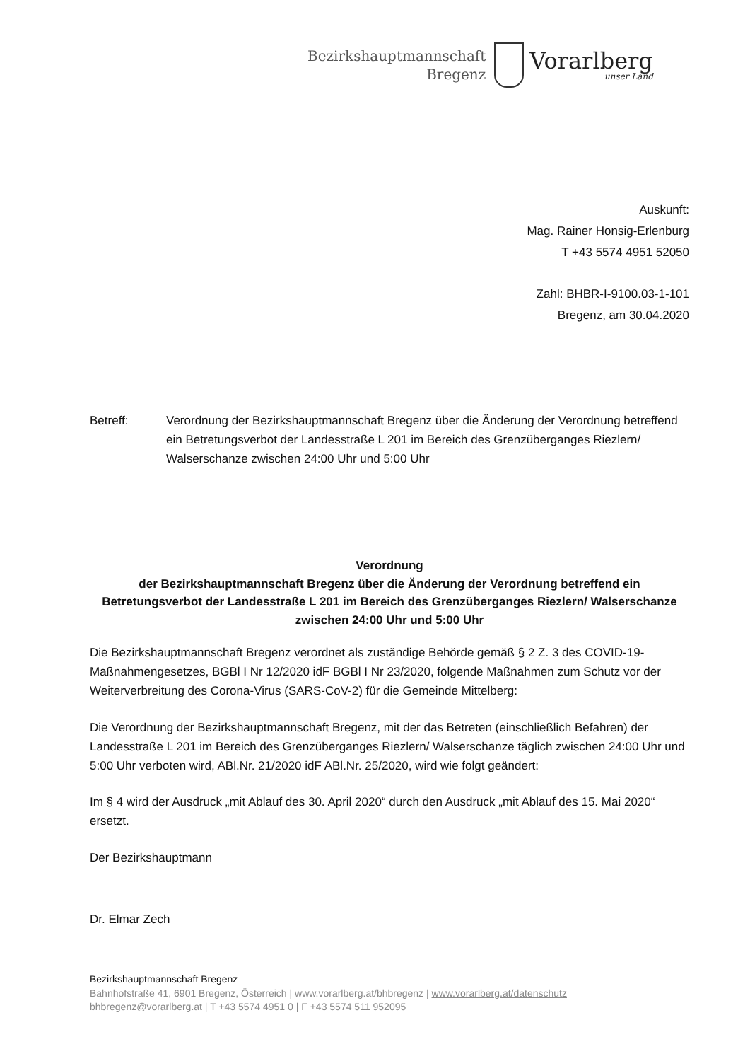Bezirkshauptmannschaft
Bregenz
Vorarlberg
unser Land
Auskunft:
Mag. Rainer Honsig-Erlenburg
T +43 5574 4951 52050
Zahl: BHBR-I-9100.03-1-101
Bregenz, am 30.04.2020
Betreff: Verordnung der Bezirkshauptmannschaft Bregenz über die Änderung der Verordnung betreffend ein Betretungsverbot der Landesstraße L 201 im Bereich des Grenzüberganges Riezlern/ Walserschanze zwischen 24:00 Uhr und 5:00 Uhr
Verordnung
der Bezirkshauptmannschaft Bregenz über die Änderung der Verordnung betreffend ein Betretungsverbot der Landesstraße L 201 im Bereich des Grenzüberganges Riezlern/ Walserschanze zwischen 24:00 Uhr und 5:00 Uhr
Die Bezirkshauptmannschaft Bregenz verordnet als zuständige Behörde gemäß § 2 Z. 3 des COVID-19-Maßnahmengesetzes, BGBl I Nr 12/2020 idF BGBl I Nr 23/2020, folgende Maßnahmen zum Schutz vor der Weiterverbreitung des Corona-Virus (SARS-CoV-2) für die Gemeinde Mittelberg:
Die Verordnung der Bezirkshauptmannschaft Bregenz, mit der das Betreten (einschließlich Befahren) der Landesstraße L 201 im Bereich des Grenzüberganges Riezlern/ Walserschanze täglich zwischen 24:00 Uhr und 5:00 Uhr verboten wird, ABl.Nr. 21/2020 idF ABl.Nr. 25/2020, wird wie folgt geändert:
Im § 4 wird der Ausdruck „mit Ablauf des 30. April 2020“ durch den Ausdruck „mit Ablauf des 15. Mai 2020“ ersetzt.
Der Bezirkshauptmann
Dr. Elmar Zech
Bezirkshauptmannschaft Bregenz
Bahnhofstraße 41, 6901 Bregenz, Österreich | www.vorarlberg.at/bhbregenz | www.vorarlberg.at/datenschutz
bhbregenz@vorarlberg.at | T +43 5574 4951 0 | F +43 5574 511 952095